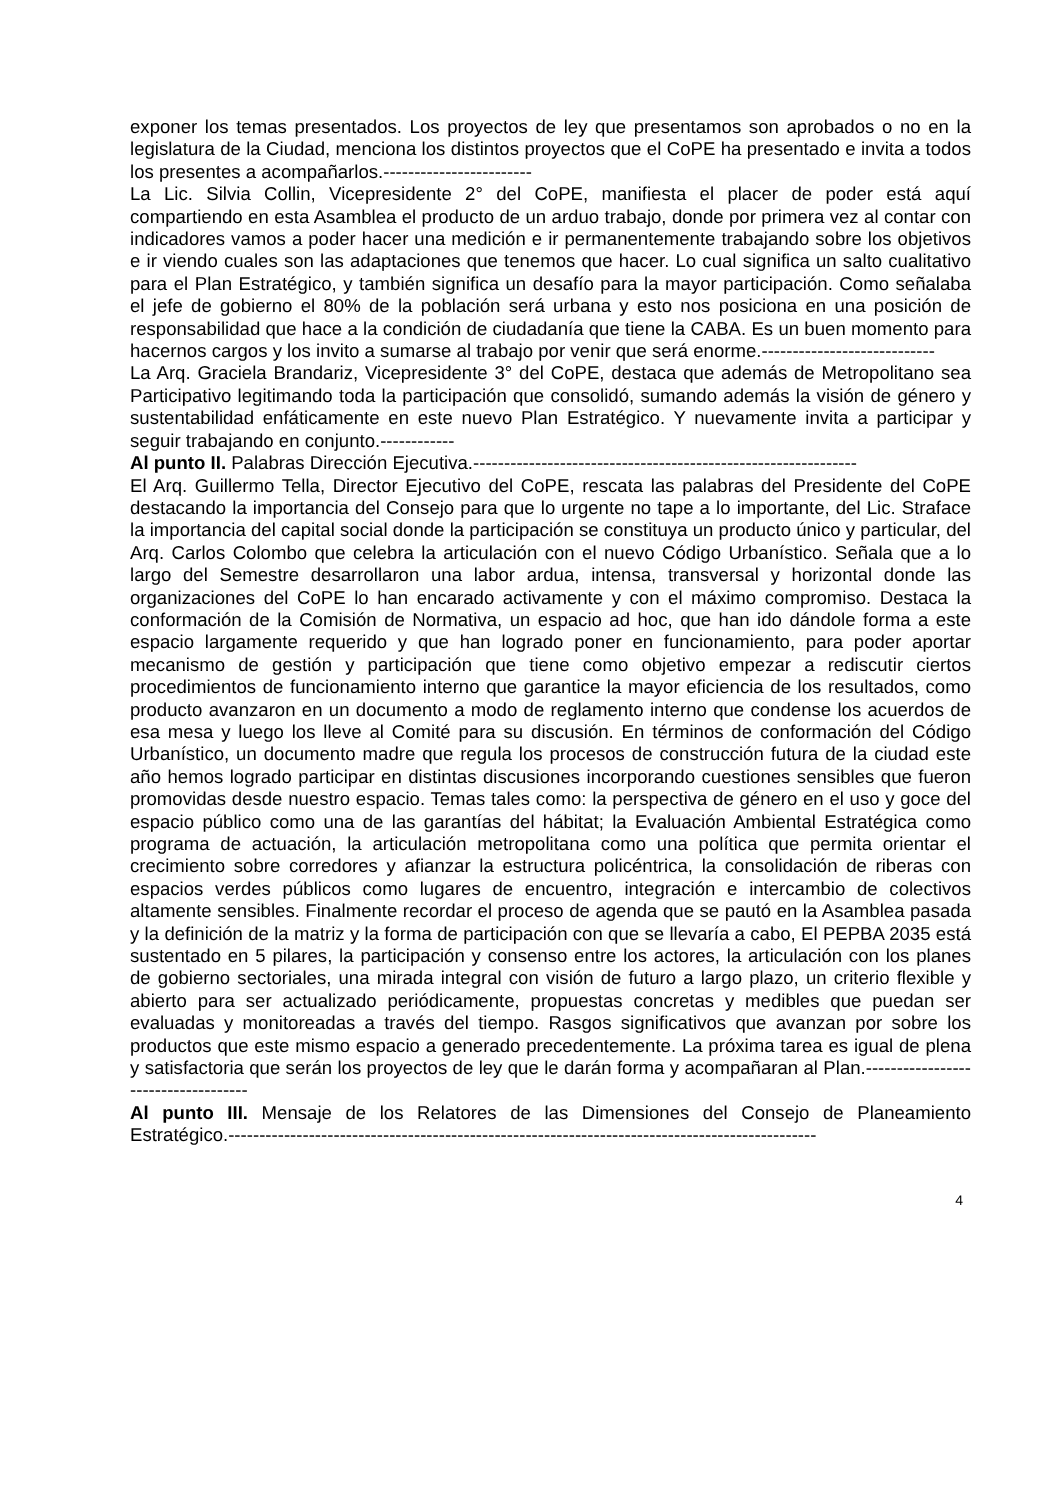exponer los temas presentados. Los proyectos de ley que presentamos son aprobados o no en la legislatura de la Ciudad, menciona los distintos proyectos que el CoPE ha presentado e invita a todos los presentes a acompañarlos.------------------------
La Lic. Silvia Collin, Vicepresidente 2° del CoPE, manifiesta el placer de poder está aquí compartiendo en esta Asamblea el producto de un arduo trabajo, donde por primera vez al contar con indicadores vamos a poder hacer una medición e ir permanentemente trabajando sobre los objetivos e ir viendo cuales son las adaptaciones que tenemos que hacer. Lo cual significa un salto cualitativo para el Plan Estratégico, y también significa un desafío para la mayor participación. Como señalaba el jefe de gobierno el 80% de la población será urbana y esto nos posiciona en una posición de responsabilidad que hace a la condición de ciudadanía que tiene la CABA. Es un buen momento para hacernos cargos y los invito a sumarse al trabajo por venir que será enorme.----------------------------
La Arq. Graciela Brandariz, Vicepresidente 3° del CoPE, destaca que además de Metropolitano sea Participativo legitimando toda la participación que consolidó, sumando además la visión de género y sustentabilidad enfáticamente en este nuevo Plan Estratégico. Y nuevamente invita a participar y seguir trabajando en conjunto.------------
Al punto II. Palabras Dirección Ejecutiva.--------------------------------------------------------------
El Arq. Guillermo Tella, Director Ejecutivo del CoPE, rescata las palabras del Presidente del CoPE destacando la importancia del Consejo para que lo urgente no tape a lo importante, del Lic. Straface la importancia del capital social donde la participación se constituya un producto único y particular, del Arq. Carlos Colombo que celebra la articulación con el nuevo Código Urbanístico. Señala que a lo largo del Semestre desarrollaron una labor ardua, intensa, transversal y horizontal donde las organizaciones del CoPE lo han encarado activamente y con el máximo compromiso. Destaca la conformación de la Comisión de Normativa, un espacio ad hoc, que han ido dándole forma a este espacio largamente requerido y que han logrado poner en funcionamiento, para poder aportar mecanismo de gestión y participación que tiene como objetivo empezar a rediscutir ciertos procedimientos de funcionamiento interno que garantice la mayor eficiencia de los resultados, como producto avanzaron en un documento a modo de reglamento interno que condense los acuerdos de esa mesa y luego los lleve al Comité para su discusión. En términos de conformación del Código Urbanístico, un documento madre que regula los procesos de construcción futura de la ciudad este año hemos logrado participar en distintas discusiones incorporando cuestiones sensibles que fueron promovidas desde nuestro espacio. Temas tales como: la perspectiva de género en el uso y goce del espacio público como una de las garantías del hábitat; la Evaluación Ambiental Estratégica como programa de actuación, la articulación metropolitana como una política que permita orientar el crecimiento sobre corredores y afianzar la estructura policéntrica, la consolidación de riberas con espacios verdes públicos como lugares de encuentro, integración e intercambio de colectivos altamente sensibles. Finalmente recordar el proceso de agenda que se pautó en la Asamblea pasada y la definición de la matriz y la forma de participación con que se llevaría a cabo, El PEPBA 2035 está sustentado en 5 pilares, la participación y consenso entre los actores, la articulación con los planes de gobierno sectoriales, una mirada integral con visión de futuro a largo plazo, un criterio flexible y abierto para ser actualizado periódicamente, propuestas concretas y medibles que puedan ser evaluadas y monitoreadas a través del tiempo. Rasgos significativos que avanzan por sobre los productos que este mismo espacio a generado precedentemente. La próxima tarea es igual de plena y satisfactoria que serán los proyectos de ley que le darán forma y acompañaran al Plan.------------------------------------
Al punto III. Mensaje de los Relatores de las Dimensiones del Consejo de Planeamiento Estratégico.-----------------------------------------------------------------------------------------------
4